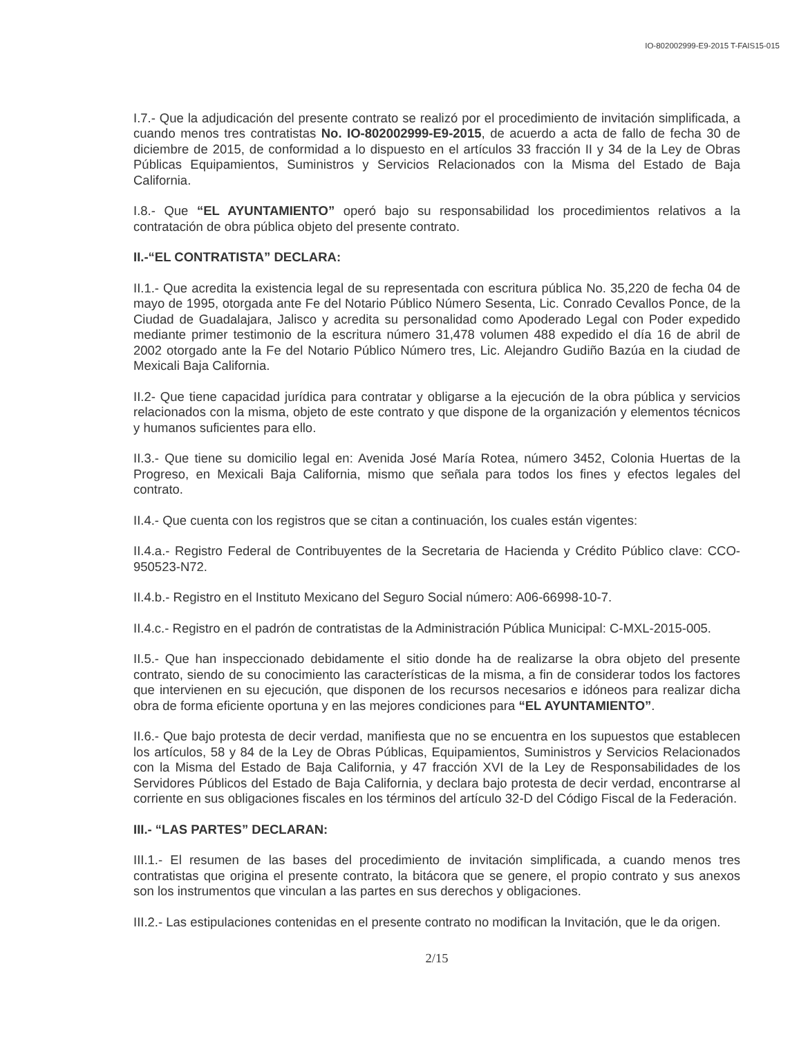IO-802002999-E9-2015 T-FAIS15-015
I.7.- Que la adjudicación del presente contrato se realizó por el procedimiento de invitación simplificada, a cuando menos tres contratistas No. IO-802002999-E9-2015, de acuerdo a acta de fallo de fecha 30 de diciembre de 2015, de conformidad a lo dispuesto en el artículos 33 fracción II y 34 de la Ley de Obras Públicas Equipamientos, Suministros y Servicios Relacionados con la Misma del Estado de Baja California.
I.8.- Que “EL AYUNTAMIENTO” operó bajo su responsabilidad los procedimientos relativos a la contratación de obra pública objeto del presente contrato.
II.-“EL CONTRATISTA” DECLARA:
II.1.- Que acredita la existencia legal de su representada con escritura pública No. 35,220 de fecha 04 de mayo de 1995, otorgada ante Fe del Notario Público Número Sesenta, Lic. Conrado Cevallos Ponce, de la Ciudad de Guadalajara, Jalisco y acredita su personalidad como Apoderado Legal con Poder expedido mediante primer testimonio de la escritura número 31,478 volumen 488 expedido el día 16 de abril de 2002 otorgado ante la Fe del Notario Público Número tres, Lic. Alejandro Gudiño Bazúa en la ciudad de Mexicali Baja California.
II.2- Que tiene capacidad jurídica para contratar y obligarse a la ejecución de la obra pública y servicios relacionados con la misma, objeto de este contrato y que dispone de la organización y elementos técnicos y humanos suficientes para ello.
II.3.- Que tiene su domicilio legal en: Avenida José María Rotea, número 3452, Colonia Huertas de la Progreso, en Mexicali Baja California, mismo que señala para todos los fines y efectos legales del contrato.
II.4.- Que cuenta con los registros que se citan a continuación, los cuales están vigentes:
II.4.a.- Registro Federal de Contribuyentes de la Secretaria de Hacienda y Crédito Público clave: CCO-950523-N72.
II.4.b.- Registro en el Instituto Mexicano del Seguro Social número: A06-66998-10-7.
II.4.c.- Registro en el padrón de contratistas de la Administración Pública Municipal: C-MXL-2015-005.
II.5.- Que han inspeccionado debidamente el sitio donde ha de realizarse la obra objeto del presente contrato, siendo de su conocimiento las características de la misma, a fin de considerar todos los factores que intervienen en su ejecución, que disponen de los recursos necesarios e idóneos para realizar dicha obra de forma eficiente oportuna y en las mejores condiciones para “EL AYUNTAMIENTO”.
II.6.- Que bajo protesta de decir verdad, manifiesta que no se encuentra en los supuestos que establecen los artículos, 58 y 84 de la Ley de Obras Públicas, Equipamientos, Suministros y Servicios Relacionados con la Misma del Estado de Baja California, y 47 fracción XVI de la Ley de Responsabilidades de los Servidores Públicos del Estado de Baja California, y declara bajo protesta de decir verdad, encontrarse al corriente en sus obligaciones fiscales en los términos del artículo 32-D del Código Fiscal de la Federación.
III.- “LAS PARTES” DECLARAN:
III.1.- El resumen de las bases del procedimiento de invitación simplificada, a cuando menos tres contratistas que origina el presente contrato, la bitácora que se genere, el propio contrato y sus anexos son los instrumentos que vinculan a las partes en sus derechos y obligaciones.
III.2.- Las estipulaciones contenidas en el presente contrato no modifican la Invitación, que le da origen.
2/15